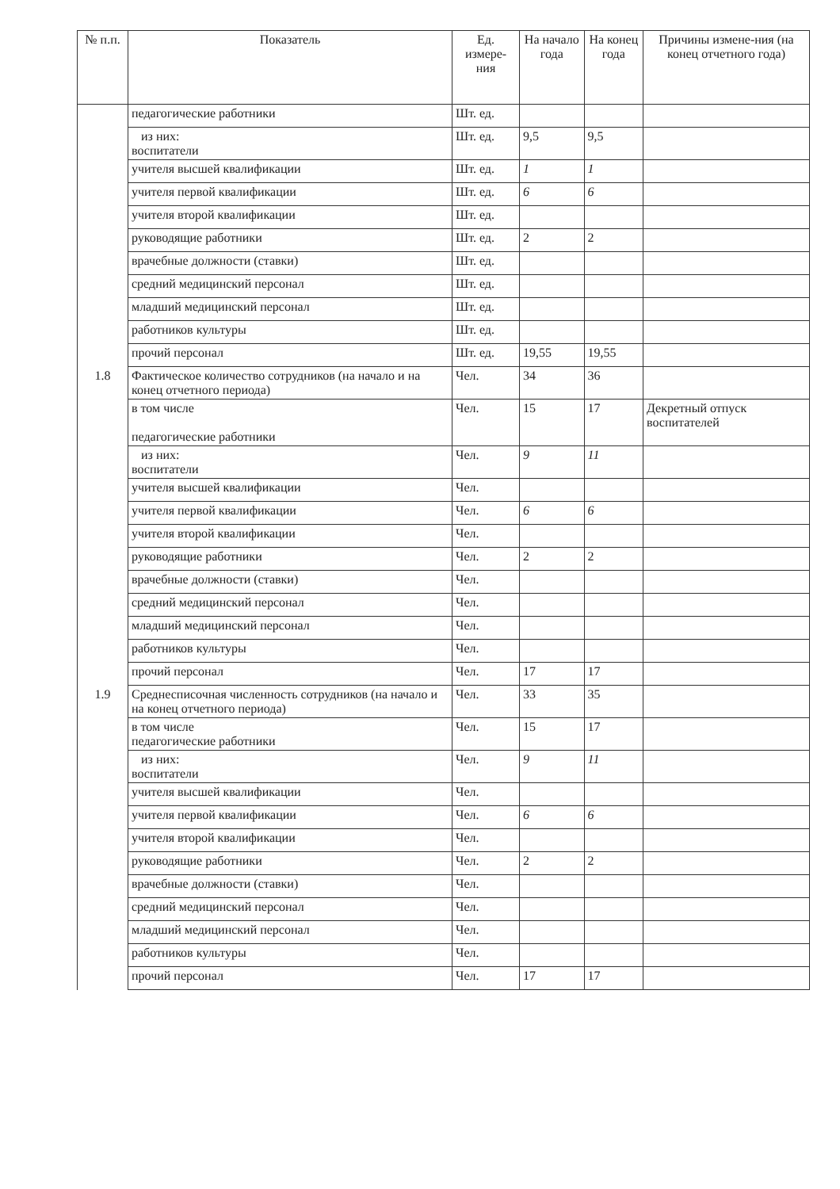| № п.п. | Показатель | Ед. измере-ния | На начало года | На конец года | Причины измене-ния (на конец отчетного года) |
| --- | --- | --- | --- | --- | --- |
| | педагогические работники | Шт. ед. | | | |
| | из них: воспитатели | Шт. ед. | 9,5 | 9,5 | |
| | учителя высшей квалификации | Шт. ед. | 1 | 1 | |
| | учителя первой квалификации | Шт. ед. | 6 | 6 | |
| | учителя второй квалификации | Шт. ед. | | | |
| | руководящие работники | Шт. ед. | 2 | 2 | |
| | врачебные должности (ставки) | Шт. ед. | | | |
| | средний медицинский персонал | Шт. ед. | | | |
| | младший медицинский персонал | Шт. ед. | | | |
| | работников культуры | Шт. ед. | | | |
| | прочий персонал | Шт. ед. | 19,55 | 19,55 | |
| 1.8 | Фактическое количество сотрудников (на начало и на конец отчетного периода) | Чел. | 34 | 36 | |
| | в том числе педагогические работники | Чел. | 15 | 17 | Декретный отпуск воспитателей |
| | из них: воспитатели | Чел. | 9 | 11 | |
| | учителя высшей квалификации | Чел. | | | |
| | учителя первой квалификации | Чел. | 6 | 6 | |
| | учителя второй квалификации | Чел. | | | |
| | руководящие работники | Чел. | 2 | 2 | |
| | врачебные должности (ставки) | Чел. | | | |
| | средний медицинский персонал | Чел. | | | |
| | младший медицинский персонал | Чел. | | | |
| | работников культуры | Чел. | | | |
| | прочий персонал | Чел. | 17 | 17 | |
| 1.9 | Среднесписочная численность сотрудников (на начало и на конец отчетного периода) | Чел. | 33 | 35 | |
| | в том числе педагогические работники | Чел. | 15 | 17 | |
| | из них: воспитатели | Чел. | 9 | 11 | |
| | учителя высшей квалификации | Чел. | | | |
| | учителя первой квалификации | Чел. | 6 | 6 | |
| | учителя второй квалификации | Чел. | | | |
| | руководящие работники | Чел. | 2 | 2 | |
| | врачебные должности (ставки) | Чел. | | | |
| | средний медицинский персонал | Чел. | | | |
| | младший медицинский персонал | Чел. | | | |
| | работников культуры | Чел. | | | |
| | прочий персонал | Чел. | 17 | 17 | |